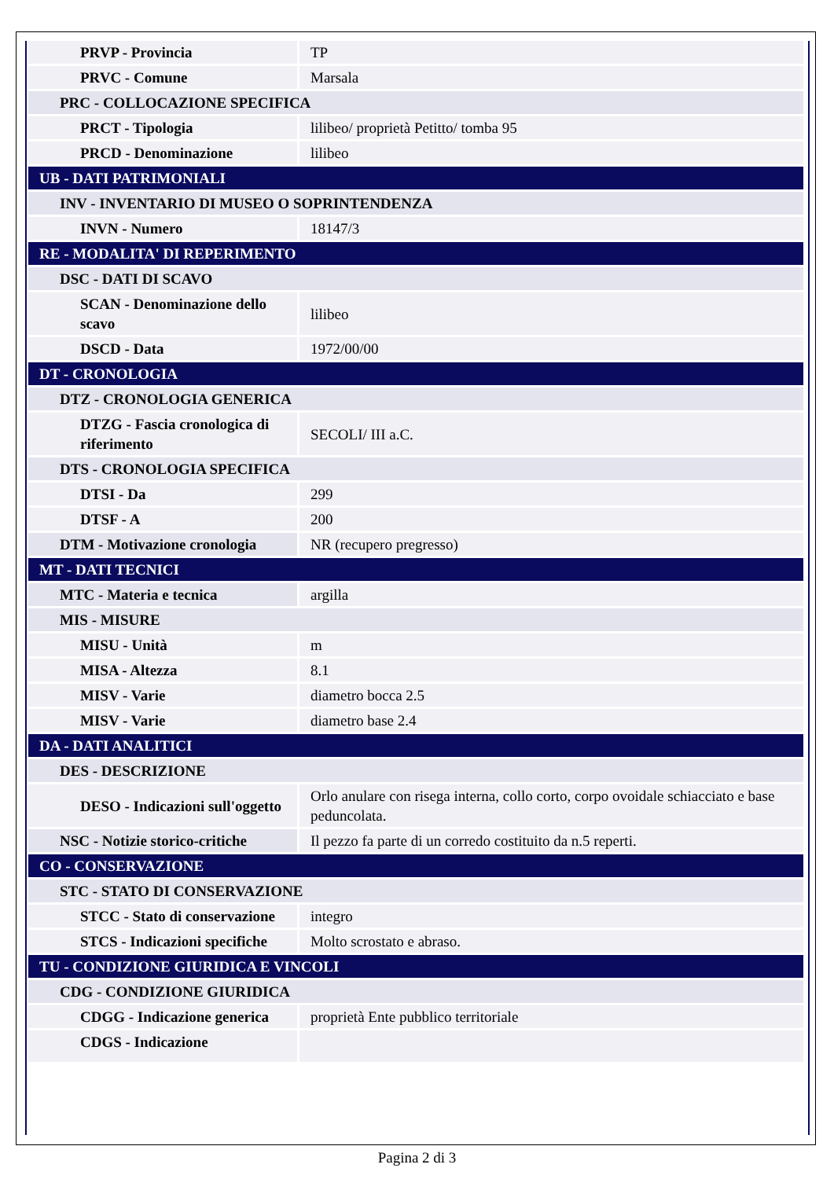| PRVP - Provincia | TP |
| PRVC - Comune | Marsala |
| PRC - COLLOCAZIONE SPECIFICA | |
| PRCT - Tipologia | lilibeo/ proprietà Petitto/ tomba 95 |
| PRCD - Denominazione | lilibeo |
| UB - DATI PATRIMONIALI | |
| INV - INVENTARIO DI MUSEO O SOPRINTENDENZA | |
| INVN - Numero | 18147/3 |
| RE - MODALITA' DI REPERIMENTO | |
| DSC - DATI DI SCAVO | |
| SCAN - Denominazione dello scavo | lilibeo |
| DSCD - Data | 1972/00/00 |
| DT - CRONOLOGIA | |
| DTZ - CRONOLOGIA GENERICA | |
| DTZG - Fascia cronologica di riferimento | SECOLI/ III a.C. |
| DTS - CRONOLOGIA SPECIFICA | |
| DTSI - Da | 299 |
| DTSF - A | 200 |
| DTM - Motivazione cronologia | NR (recupero pregresso) |
| MT - DATI TECNICI | |
| MTC - Materia e tecnica | argilla |
| MIS - MISURE | |
| MISU - Unità | m |
| MISA - Altezza | 8.1 |
| MISV - Varie | diametro bocca 2.5 |
| MISV - Varie | diametro base 2.4 |
| DA - DATI ANALITICI | |
| DES - DESCRIZIONE | |
| DESO - Indicazioni sull'oggetto | Orlo anulare con risega interna, collo corto, corpo ovoidale schiacciato e base peduncolata. |
| NSC - Notizie storico-critiche | Il pezzo fa parte di un corredo costituito da n.5 reperti. |
| CO - CONSERVAZIONE | |
| STC - STATO DI CONSERVAZIONE | |
| STCC - Stato di conservazione | integro |
| STCS - Indicazioni specifiche | Molto scrostato e abraso. |
| TU - CONDIZIONE GIURIDICA E VINCOLI | |
| CDG - CONDIZIONE GIURIDICA | |
| CDGG - Indicazione generica | proprietà Ente pubblico territoriale |
| CDGS - Indicazione | |
Pagina 2 di 3